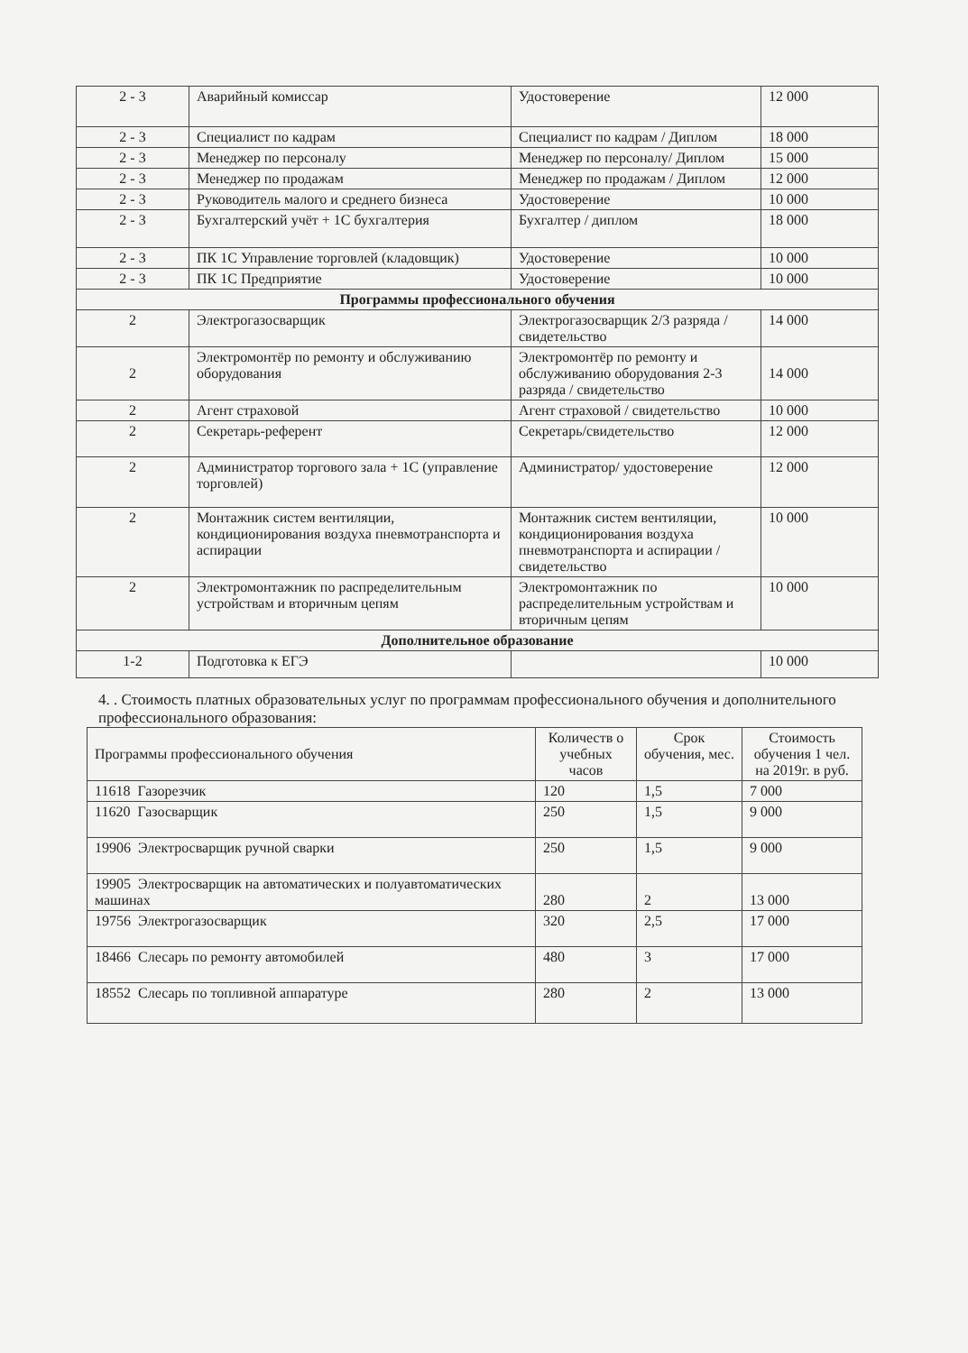| 2 - 3 | Аварийный комиссар | Удостоверение | 12 000 |
| 2 - 3 | Специалист по кадрам | Специалист по кадрам / Диплом | 18 000 |
| 2 - 3 | Менеджер по персоналу | Менеджер по персоналу/ Диплом | 15 000 |
| 2 - 3 | Менеджер по продажам | Менеджер по продажам / Диплом | 12 000 |
| 2 - 3 | Руководитель малого и среднего бизнеса | Удостоверение | 10 000 |
| 2 - 3 | Бухгалтерский учёт + 1С бухгалтерия | Бухгалтер / диплом | 18 000 |
| 2 - 3 | ПК 1С Управление торговлей (кладовщик) | Удостоверение | 10 000 |
| 2 - 3 | ПК 1С Предприятие | Удостоверение | 10 000 |
| Программы профессионального обучения | | | |
| 2 | Электрогазосварщик | Электрогазосварщик 2/3 разряда /свидетельство | 14 000 |
| 2 | Электромонтёр по ремонту и обслуживанию оборудования | Электромонтёр по ремонту и обслуживанию оборудования 2-3 разряда / свидетельство | 14 000 |
| 2 | Агент страховой | Агент страховой / свидетельство | 10 000 |
| 2 | Секретарь-референт | Секретарь/свидетельство | 12 000 |
| 2 | Администратор торгового зала + 1С (управление торговлей) | Администратор/ удостоверение | 12 000 |
| 2 | Монтажник систем вентиляции, кондиционирования воздуха пневмотранспорта и аспирации | Монтажник систем вентиляции, кондиционирования воздуха пневмотранспорта и аспирации / свидетельство | 10 000 |
| 2 | Электромонтажник по распределительным устройствам и вторичным цепям | Электромонтажник по распределительным устройствам и вторичным цепям | 10 000 |
| Дополнительное образование | | | |
| 1-2 | Подготовка к ЕГЭ | | 10 000 |
4. . Стоимость платных образовательных услуг по программам профессионального обучения и дополнительного профессионального образования:
| Программы профессионального обучения | Количеств о учебных часов | Срок обучения, мес. | Стоимость обучения 1 чел. на 2019г. в руб. |
| --- | --- | --- | --- |
| 11618 Газорезчик | 120 | 1,5 | 7 000 |
| 11620 Газосварщик | 250 | 1,5 | 9 000 |
| 19906 Электросварщик ручной сварки | 250 | 1,5 | 9 000 |
| 19905 Электросварщик на автоматических и полуавтоматических машинах | 280 | 2 | 13 000 |
| 19756 Электрогазосварщик | 320 | 2,5 | 17 000 |
| 18466 Слесарь по ремонту автомобилей | 480 | 3 | 17 000 |
| 18552 Слесарь по топливной аппаратуре | 280 | 2 | 13 000 |